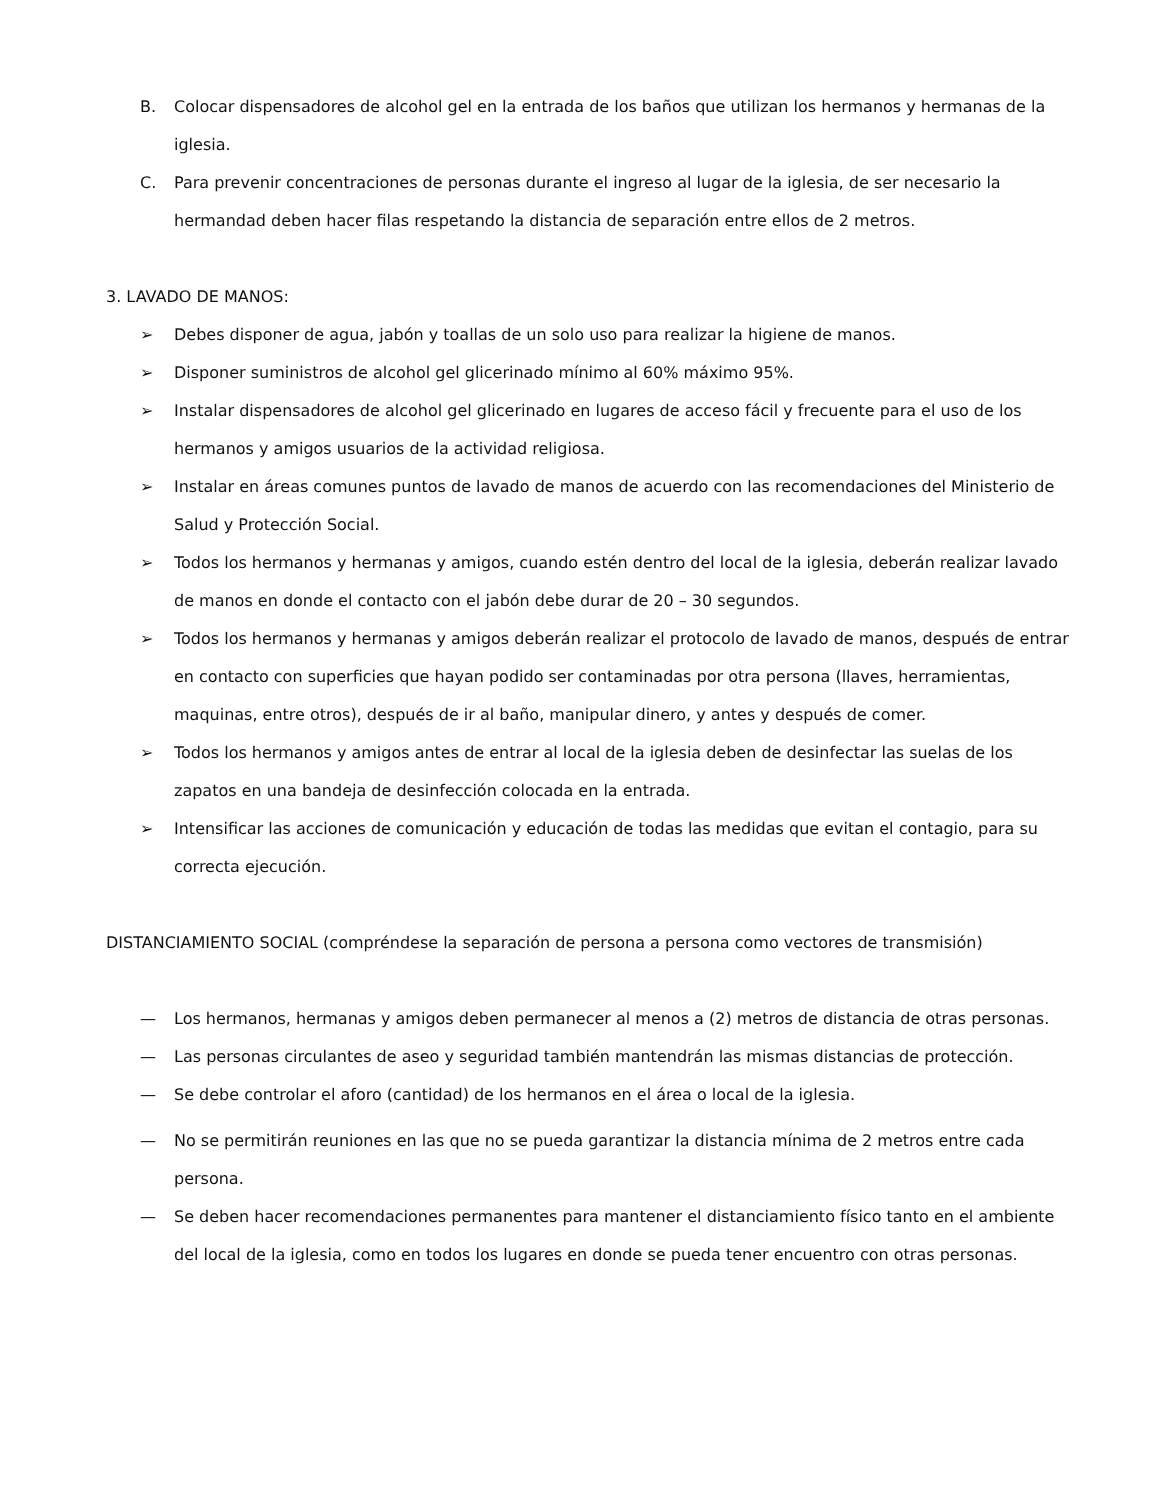B. Colocar dispensadores de alcohol gel en la entrada de los baños que utilizan los hermanos y hermanas de la iglesia.
C. Para prevenir concentraciones de personas durante el ingreso al lugar de la iglesia, de ser necesario la hermandad deben hacer filas respetando la distancia de separación entre ellos de 2 metros.
3. LAVADO DE MANOS:
➢ Debes disponer de agua, jabón y toallas de un solo uso para realizar la higiene de manos.
➢ Disponer suministros de alcohol gel glicerinado mínimo al 60% máximo 95%.
➢ Instalar dispensadores de alcohol gel glicerinado en lugares de acceso fácil y frecuente para el uso de los hermanos y amigos usuarios de la actividad religiosa.
➢ Instalar en áreas comunes puntos de lavado de manos de acuerdo con las recomendaciones del Ministerio de Salud y Protección Social.
➢ Todos los hermanos y hermanas y amigos, cuando estén dentro del local de la iglesia, deberán realizar lavado de manos en donde el contacto con el jabón debe durar de 20 – 30 segundos.
➢ Todos los hermanos y hermanas y amigos deberán realizar el protocolo de lavado de manos, después de entrar en contacto con superficies que hayan podido ser contaminadas por otra persona (llaves, herramientas, maquinas, entre otros), después de ir al baño, manipular dinero, y antes y después de comer.
➢ Todos los hermanos y amigos antes de entrar al local de la iglesia deben de desinfectar las suelas de los zapatos en una bandeja de desinfección colocada en la entrada.
➢ Intensificar las acciones de comunicación y educación de todas las medidas que evitan el contagio, para su correcta ejecución.
DISTANCIAMIENTO SOCIAL (compréndese la separación de persona a persona como vectores de transmisión)
— Los hermanos, hermanas y amigos deben permanecer al menos a (2) metros de distancia de otras personas.
— Las personas circulantes de aseo y seguridad también mantendrán las mismas distancias de protección.
— Se debe controlar el aforo (cantidad) de los hermanos en el área o local de la iglesia.
— No se permitirán reuniones en las que no se pueda garantizar la distancia mínima de 2 metros entre cada persona.
— Se deben hacer recomendaciones permanentes para mantener el distanciamiento físico tanto en el ambiente del local de la iglesia, como en todos los lugares en donde se pueda tener encuentro con otras personas.